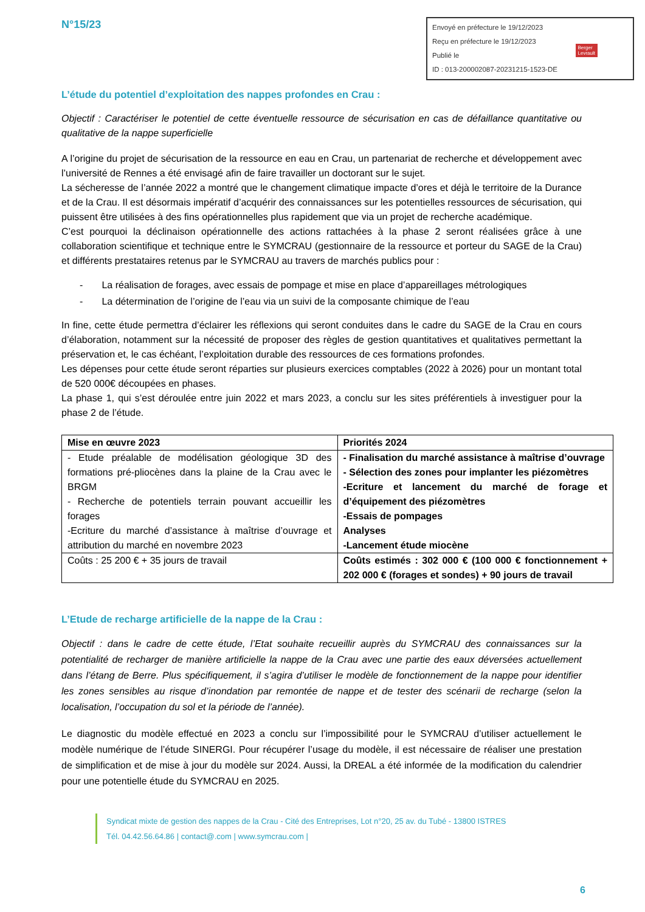N°15/23
Envoyé en préfecture le 19/12/2023
Reçu en préfecture le 19/12/2023
Publié le
ID : 013-200002087-20231215-1523-DE
Berger
Levrault
L’étude du potentiel d’exploitation des nappes profondes en Crau :
Objectif : Caractériser le potentiel de cette éventuelle ressource de sécurisation en cas de défaillance quantitative ou qualitative de la nappe superficielle
A l’origine du projet de sécurisation de la ressource en eau en Crau, un partenariat de recherche et développement avec l’université de Rennes a été envisagé afin de faire travailler un doctorant sur le sujet.
La sécheresse de l’année 2022 a montré que le changement climatique impacte d’ores et déjà le territoire de la Durance et de la Crau. Il est désormais impératif d’acquérir des connaissances sur les potentielles ressources de sécurisation, qui puissent être utilisées à des fins opérationnelles plus rapidement que via un projet de recherche académique.
C’est pourquoi la déclinaison opérationnelle des actions rattachées à la phase 2 seront réalisées grâce à une collaboration scientifique et technique entre le SYMCRAU (gestionnaire de la ressource et porteur du SAGE de la Crau) et différents prestataires retenus par le SYMCRAU au travers de marchés publics pour :
- La réalisation de forages, avec essais de pompage et mise en place d’appareillages métrologiques
- La détermination de l’origine de l’eau via un suivi de la composante chimique de l’eau
In fine, cette étude permettra d’éclairer les réflexions qui seront conduites dans le cadre du SAGE de la Crau en cours d’élaboration, notamment sur la nécessité de proposer des règles de gestion quantitatives et qualitatives permettant la préservation et, le cas échéant, l’exploitation durable des ressources de ces formations profondes.
Les dépenses pour cette étude seront réparties sur plusieurs exercices comptables (2022 à 2026) pour un montant total de 520 000€ découpées en phases.
La phase 1, qui s’est déroulée entre juin 2022 et mars 2023, a conclu sur les sites préférentiels à investiguer pour la phase 2 de l’étude.
| Mise en œuvre 2023 | Priorités 2024 |
| --- | --- |
| - Etude préalable de modélisation géologique 3D des formations pré-pliocènes dans la plaine de la Crau avec le BRGM - Recherche de potentiels terrain pouvant accueillir les forages -Ecriture du marché d’assistance à maîtrise d’ouvrage et attribution du marché en novembre 2023 | - Finalisation du marché assistance à maîtrise d’ouvrage - Sélection des zones pour implanter les piézomètres -Ecriture et lancement du marché de forage et d’équipement des piézomètres -Essais de pompages Analyses -Lancement étude miocène |
| Coûts : 25 200 € + 35 jours de travail | Coûts estimés : 302 000 € (100 000 € fonctionnement + 202 000 € (forages et sondes) + 90 jours de travail |
L’Etude de recharge artificielle de la nappe de la Crau :
Objectif : dans le cadre de cette étude, l’Etat souhaite recueillir auprès du SYMCRAU des connaissances sur la potentialité de recharger de manière artificielle la nappe de la Crau avec une partie des eaux déversées actuellement dans l’étang de Berre. Plus spécifiquement, il s’agira d’utiliser le modèle de fonctionnement de la nappe pour identifier les zones sensibles au risque d’inondation par remontée de nappe et de tester des scénarii de recharge (selon la localisation, l’occupation du sol et la période de l’année).
Le diagnostic du modèle effectué en 2023 a conclu sur l’impossibilité pour le SYMCRAU d’utiliser actuellement le modèle numérique de l’étude SINERGI. Pour récupérer l’usage du modèle, il est nécessaire de réaliser une prestation de simplification et de mise à jour du modèle sur 2024. Aussi, la DREAL a été informée de la modification du calendrier pour une potentielle étude du SYMCRAU en 2025.
Syndicat mixte de gestion des nappes de la Crau - Cité des Entreprises, Lot n°20, 25 av. du Tubé - 13800 ISTRES
Tél. 04.42.56.64.86 | contact@.com | www.symcrau.com |
6